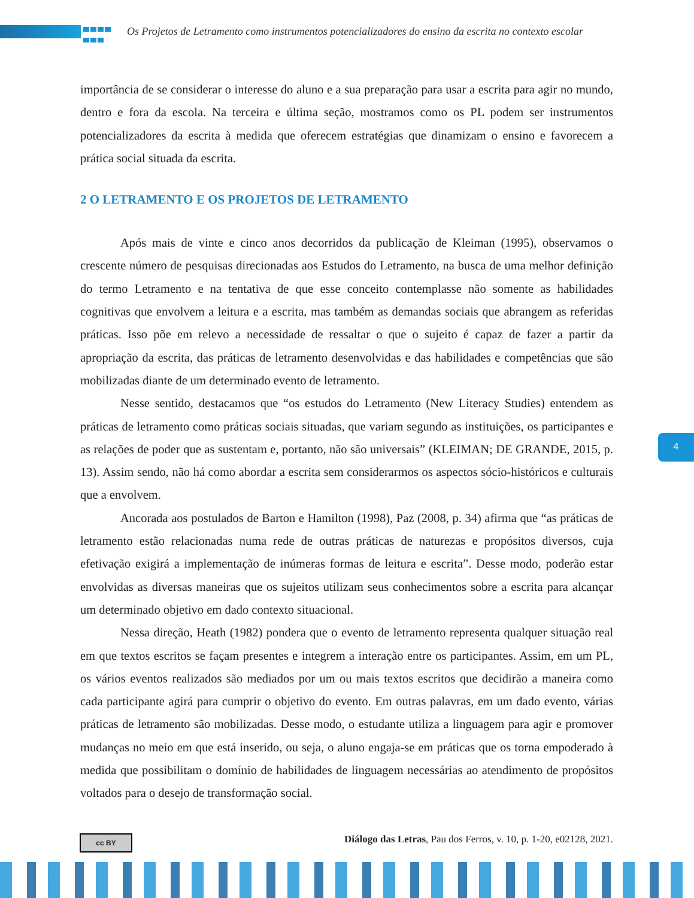Os Projetos de Letramento como instrumentos potencializadores do ensino da escrita no contexto escolar
importância de se considerar o interesse do aluno e a sua preparação para usar a escrita para agir no mundo, dentro e fora da escola. Na terceira e última seção, mostramos como os PL podem ser instrumentos potencializadores da escrita à medida que oferecem estratégias que dinamizam o ensino e favorecem a prática social situada da escrita.
2 O LETRAMENTO E OS PROJETOS DE LETRAMENTO
Após mais de vinte e cinco anos decorridos da publicação de Kleiman (1995), observamos o crescente número de pesquisas direcionadas aos Estudos do Letramento, na busca de uma melhor definição do termo Letramento e na tentativa de que esse conceito contemplasse não somente as habilidades cognitivas que envolvem a leitura e a escrita, mas também as demandas sociais que abrangem as referidas práticas. Isso põe em relevo a necessidade de ressaltar o que o sujeito é capaz de fazer a partir da apropriação da escrita, das práticas de letramento desenvolvidas e das habilidades e competências que são mobilizadas diante de um determinado evento de letramento.
Nesse sentido, destacamos que “os estudos do Letramento (New Literacy Studies) entendem as práticas de letramento como práticas sociais situadas, que variam segundo as instituições, os participantes e as relações de poder que as sustentam e, portanto, não são universais” (KLEIMAN; DE GRANDE, 2015, p. 13). Assim sendo, não há como abordar a escrita sem considerarmos os aspectos sócio-históricos e culturais que a envolvem.
Ancorada aos postulados de Barton e Hamilton (1998), Paz (2008, p. 34) afirma que “as práticas de letramento estão relacionadas numa rede de outras práticas de naturezas e propósitos diversos, cuja efetivação exigirá a implementação de inúmeras formas de leitura e escrita”. Desse modo, poderão estar envolvidas as diversas maneiras que os sujeitos utilizam seus conhecimentos sobre a escrita para alcançar um determinado objetivo em dado contexto situacional.
Nessa direção, Heath (1982) pondera que o evento de letramento representa qualquer situação real em que textos escritos se façam presentes e integrem a interação entre os participantes. Assim, em um PL, os vários eventos realizados são mediados por um ou mais textos escritos que decidirão a maneira como cada participante agirá para cumprir o objetivo do evento. Em outras palavras, em um dado evento, várias práticas de letramento são mobilizadas. Desse modo, o estudante utiliza a linguagem para agir e promover mudanças no meio em que está inserido, ou seja, o aluno engaja-se em práticas que os torna empoderado à medida que possibilitam o domínio de habilidades de linguagem necessárias ao atendimento de propósitos voltados para o desejo de transformação social.
4
cc BY Diálogo das Letras, Pau dos Ferros, v. 10, p. 1-20, e02128, 2021.